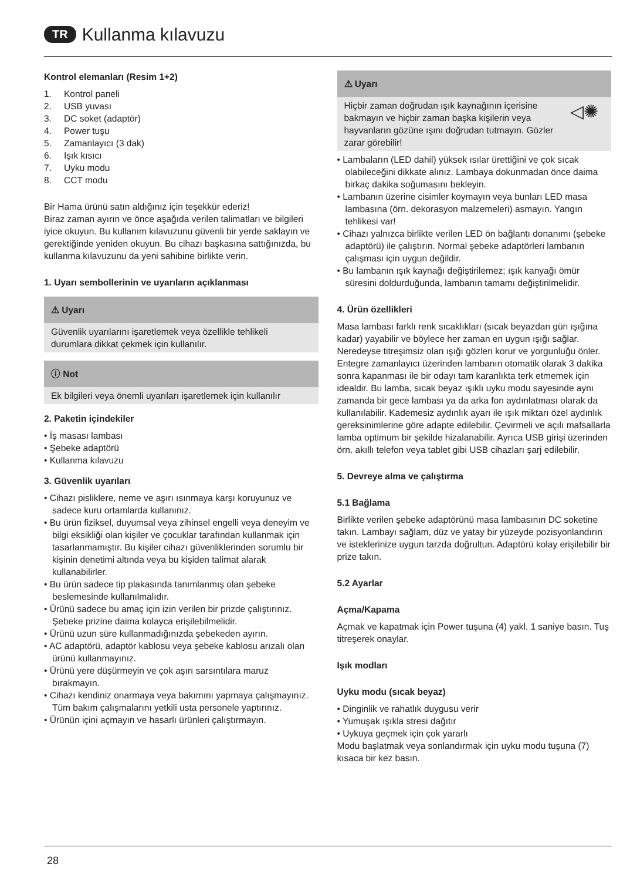TR Kullanma kılavuzu
Kontrol elemanları (Resim 1+2)
1. Kontrol paneli
2. USB yuvası
3. DC soket (adaptör)
4. Power tuşu
5. Zamanlayıcı (3 dak)
6. Işık kısıcı
7. Uyku modu
8. CCT modu
Bir Hama ürünü satın aldığınız için teşekkür ederiz!
Biraz zaman ayırın ve önce aşağıda verilen talimatları ve bilgileri iyice okuyun. Bu kullanım kılavuzunu güvenli bir yerde saklayın ve gerektiğinde yeniden okuyun. Bu cihazı başkasına sattığınızda, bu kullanma kılavuzunu da yeni sahibine birlikte verin.
1. Uyarı sembollerinin ve uyarıların açıklanması
⚠ Uyarı
Güvenlik uyarılarını işaretlemek veya özellikle tehlikeli durumlara dikkat çekmek için kullanılır.
ⓘ Not
Ek bilgileri veya önemli uyarıları işaretlemek için kullanılır
2. Paketin içindekiler
• İş masası lambası
• Şebeke adaptörü
• Kullanma kılavuzu
3. Güvenlik uyarıları
• Cihazı pisliklere, neme ve aşırı ısınmaya karşı koruyunuz ve sadece kuru ortamlarda kullanınız.
• Bu ürün fiziksel, duyumsal veya zihinsel engelli veya deneyim ve bilgi eksikliği olan kişiler ve çocuklar tarafından kullanmak için tasarlanmamıştır. Bu kişiler cihazı güvenliklerinden sorumlu bir kişinin denetimi altında veya bu kişiden talimat alarak kullanabilirler.
• Bu ürün sadece tip plakasında tanımlanmış olan şebeke beslemesinde kullanılmalıdır.
• Ürünü sadece bu amaç için izin verilen bir prizde çalıştırınız. Şebeke prizine daima kolayca erişilebilmelidir.
• Ürünü uzun süre kullanmadığınızda şebekeden ayırın.
• AC adaptörü, adaptör kablosu veya şebeke kablosu arızalı olan ürünü kullanmayınız.
• Ürünü yere düşürmeyin ve çok aşırı sarsıntılara maruz bırakmayın.
• Cihazı kendiniz onarmaya veya bakımını yapmaya çalışmayınız. Tüm bakım çalışmalarını yetkili usta personele yaptırınız.
• Ürünün içini açmayın ve hasarlı ürünleri çalıştırmayın.
⚠ Uyarı
Hiçbir zaman doğrudan ışık kaynağının içerisine bakmayın ve hiçbir zaman başka kişilerin veya hayvanların gözüne ışını doğrudan tutmayın. Gözler zarar görebilir! ◁✺
• Lambaların (LED dahil) yüksek ısılar ürettiğini ve çok sıcak olabileceğini dikkate alınız. Lambaya dokunmadan önce daima birkaç dakika soğumasını bekleyin.
• Lambanın üzerine cisimler koymayın veya bunları LED masa lambasına (örn. dekorasyon malzemeleri) asmayın. Yangın tehlikesi var!
• Cihazı yalnızca birlikte verilen LED ön bağlantı donanımı (şebeke adaptörü) ile çalıştırın. Normal şebeke adaptörleri lambanın çalışması için uygun değildir.
• Bu lambanın ışık kaynağı değiştirilemez; ışık kanyağı ömür süresini doldurduğunda, lambanın tamamı değiştirilmelidir.
4. Ürün özellikleri
Masa lambası farklı renk sıcaklıkları (sıcak beyazdan gün ışığına kadar) yayabilir ve böylece her zaman en uygun ışığı sağlar. Neredeyse titreşimsiz olan ışığı gözleri korur ve yorgunluğu önler. Entegre zamanlayıcı üzerinden lambanın otomatik olarak 3 dakika sonra kapanması ile bir odayı tam karanlıkta terk etmemek için idealdir. Bu lamba, sıcak beyaz ışıklı uyku modu sayesinde aynı zamanda bir gece lambası ya da arka fon aydınlatması olarak da kullanılabilir. Kademesiz aydınlık ayarı ile ışık miktarı özel aydınlık gereksinimlerine göre adapte edilebilir. Çevirmeli ve açılı mafsallarla lamba optimum bir şekilde hizalanabilir. Ayrıca USB girişi üzerinden örn. akıllı telefon veya tablet gibi USB cihazları şarj edilebilir.
5. Devreye alma ve çalıştırma
5.1 Bağlama
Birlikte verilen şebeke adaptörünü masa lambasının DC soketine takın. Lambayı sağlam, düz ve yatay bir yüzeyde pozisyonlandırın ve isteklerinize uygun tarzda doğrultun. Adaptörü kolay erişilebilir bir prize takın.
5.2 Ayarlar
Açma/Kapama
Açmak ve kapatmak için Power tuşuna (4) yakl. 1 saniye basın. Tuş titreşerek onaylar.
Işık modları
Uyku modu (sıcak beyaz)
• Dinginlik ve rahatlık duygusu verir
• Yumuşak ışıkla stresi dağıtır
• Uykuya geçmek için çok yararlı
Modu başlatmak veya sonlandırmak için uyku modu tuşuna (7) kısaca bir kez basın.
28